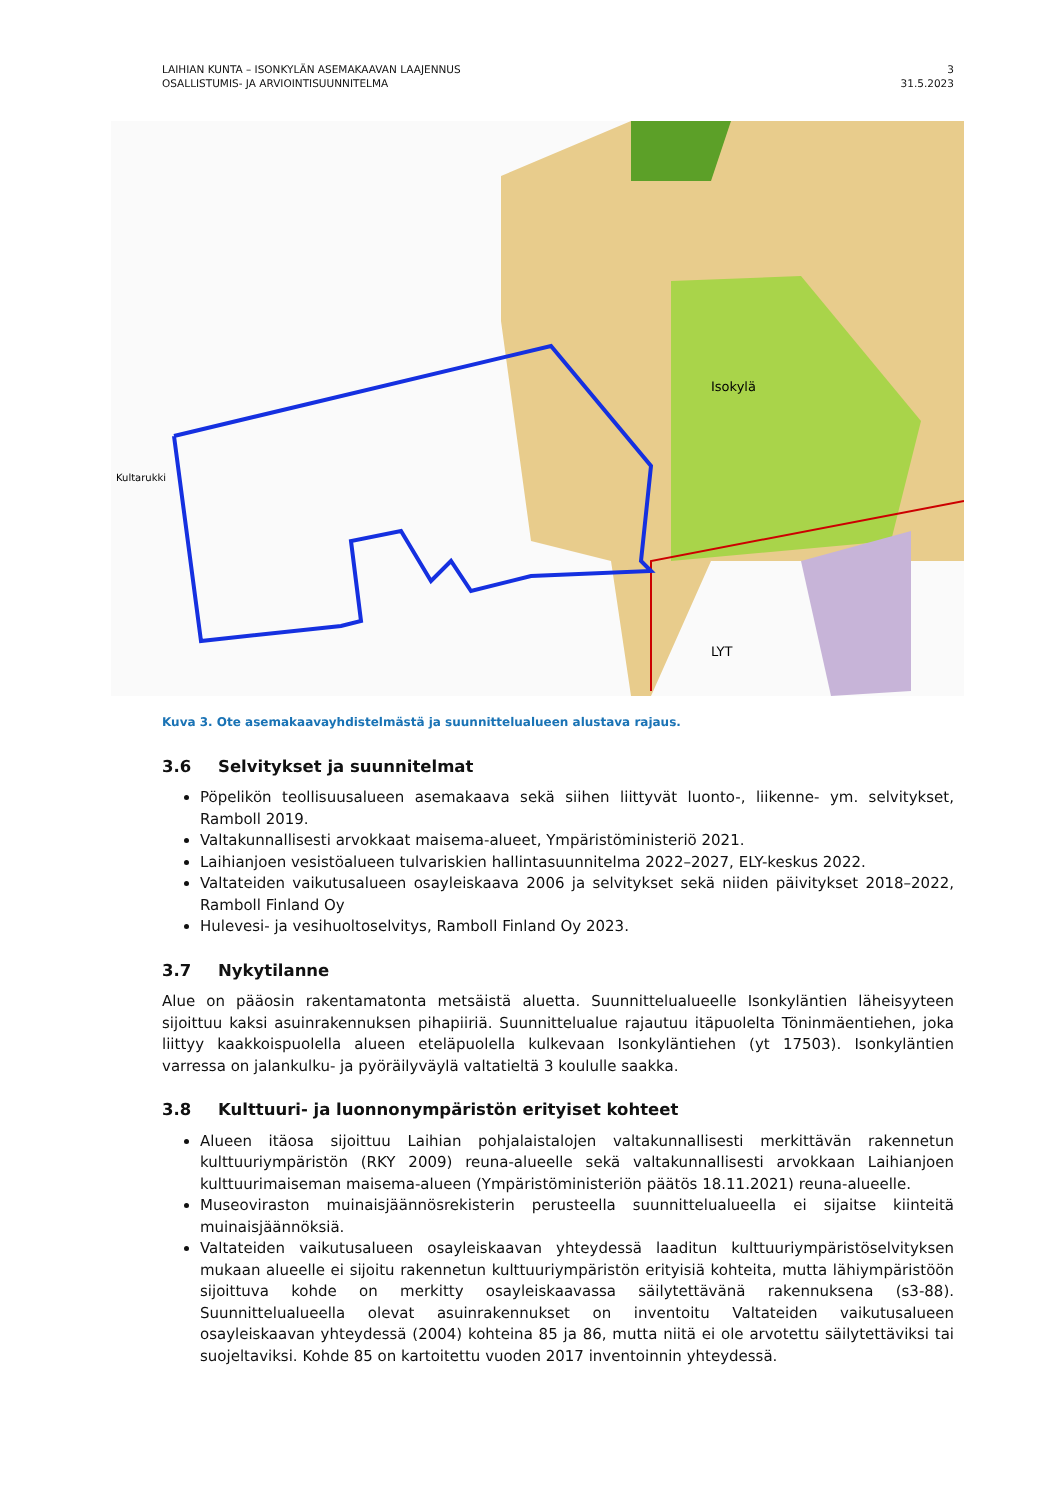LAIHIAN KUNTA – ISONKYLÄN ASEMAKAAVAN LAAJENNUS
OSALLISTUMIS- JA ARVIOINTISUUNNITELMA
3
31.5.2023
Kultarukki
Isokylä
LYT
Kuva 3. Ote asemakaavayhdistelmästä ja suunnittelualueen alustava rajaus.
3.6 Selvitykset ja suunnitelmat
Pöpelikön teollisuusalueen asemakaava sekä siihen liittyvät luonto-, liikenne- ym. selvitykset, Ramboll 2019.
Valtakunnallisesti arvokkaat maisema-alueet, Ympäristöministeriö 2021.
Laihianjoen vesistöalueen tulvariskien hallintasuunnitelma 2022–2027, ELY-keskus 2022.
Valtateiden vaikutusalueen osayleiskaava 2006 ja selvitykset sekä niiden päivitykset 2018–2022, Ramboll Finland Oy
Hulevesi- ja vesihuoltoselvitys, Ramboll Finland Oy 2023.
3.7 Nykytilanne
Alue on pääosin rakentamatonta metsäistä aluetta. Suunnittelualueelle Isonkyläntien läheisyyteen sijoittuu kaksi asuinrakennuksen pihapiiriä. Suunnittelualue rajautuu itäpuolelta Töninmäentiehen, joka liittyy kaakkoispuolella alueen eteläpuolella kulkevaan Isonkyläntiehen (yt 17503). Isonkyläntien varressa on jalankulku- ja pyöräilyväylä valtatieltä 3 koululle saakka.
3.8 Kulttuuri- ja luonnonympäristön erityiset kohteet
Alueen itäosa sijoittuu Laihian pohjalaistalojen valtakunnallisesti merkittävän rakennetun kulttuuriympäristön (RKY 2009) reuna-alueelle sekä valtakunnallisesti arvokkaan Laihianjoen kulttuurimaiseman maisema-alueen (Ympäristöministeriön päätös 18.11.2021) reuna-alueelle.
Museoviraston muinaisjäännösrekisterin perusteella suunnittelualueella ei sijaitse kiinteitä muinaisjäännöksiä.
Valtateiden vaikutusalueen osayleiskaavan yhteydessä laaditun kulttuuriympäristöselvityksen mukaan alueelle ei sijoitu rakennetun kulttuuriympäristön erityisiä kohteita, mutta lähiympäristöön sijoittuva kohde on merkitty osayleiskaavassa säilytettävänä rakennuksena (s3-88). Suunnittelualueella olevat asuinrakennukset on inventoitu Valtateiden vaikutusalueen osayleiskaavan yhteydessä (2004) kohteina 85 ja 86, mutta niitä ei ole arvotettu säilytettäviksi tai suojeltaviksi. Kohde 85 on kartoitettu vuoden 2017 inventoinnin yhteydessä.